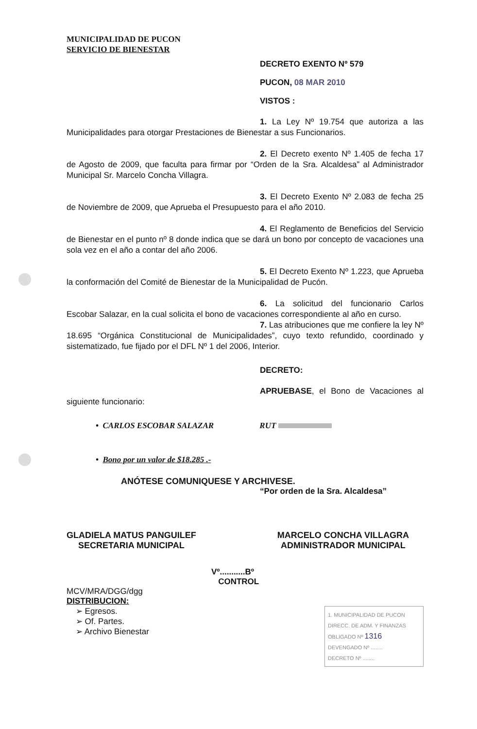MUNICIPALIDAD DE PUCON
SERVICIO DE BIENESTAR
DECRETO EXENTO Nº 579
PUCON, 08 MAR 2010
VISTOS :
1. La Ley Nº 19.754 que autoriza a las Municipalidades para otorgar Prestaciones de Bienestar a sus Funcionarios.
2. El Decreto exento Nº 1.405 de fecha 17 de Agosto de 2009, que faculta para firmar por “Orden de la Sra. Alcaldesa” al Administrador Municipal Sr. Marcelo Concha Villagra.
3. El Decreto Exento Nº 2.083 de fecha 25 de Noviembre de 2009, que Aprueba el Presupuesto para el año 2010.
4. El Reglamento de Beneficios del Servicio de Bienestar en el punto nº 8 donde indica que se dará un bono por concepto de vacaciones una sola vez en el año a contar del año 2006.
5. El Decreto Exento Nº 1.223, que Aprueba la conformación del Comité de Bienestar de la Municipalidad de Pucón.
6. La solicitud del funcionario Carlos Escobar Salazar, en la cual solicita el bono de vacaciones correspondiente al año en curso.
7. Las atribuciones que me confiere la ley Nº 18.695 “Orgánica Constitucional de Municipalidades”, cuyo texto refundido, coordinado y sistematizado, fue fijado por el DFL Nº 1 del 2006, Interior.
DECRETO:
APRUEBASE, el Bono de Vacaciones al siguiente funcionario:
• CARLOS ESCOBAR SALAZAR RUT
• Bono por un valor de $18.285 .-
ANÓTESE COMUNIQUESE Y ARCHIVESE.
“Por orden de la Sra. Alcaldesa”
GLADIELA MATUS PANGUILEF
SECRETARIA MUNICIPAL
MARCELO CONCHA VILLAGRA
ADMINISTRADOR MUNICIPAL
Vº...........Bº
CONTROL
MCV/MRA/DGG/dgg
DISTRIBUCION:
➢ Egresos.
➢ Of. Partes.
➢ Archivo Bienestar
1. MUNICIPALIDAD DE PUCON
DIRECC. DE ADM. Y FINANZAS
OBLIGADO Nº 1316
DEVENGADO Nº ........
DECRETO Nº ........